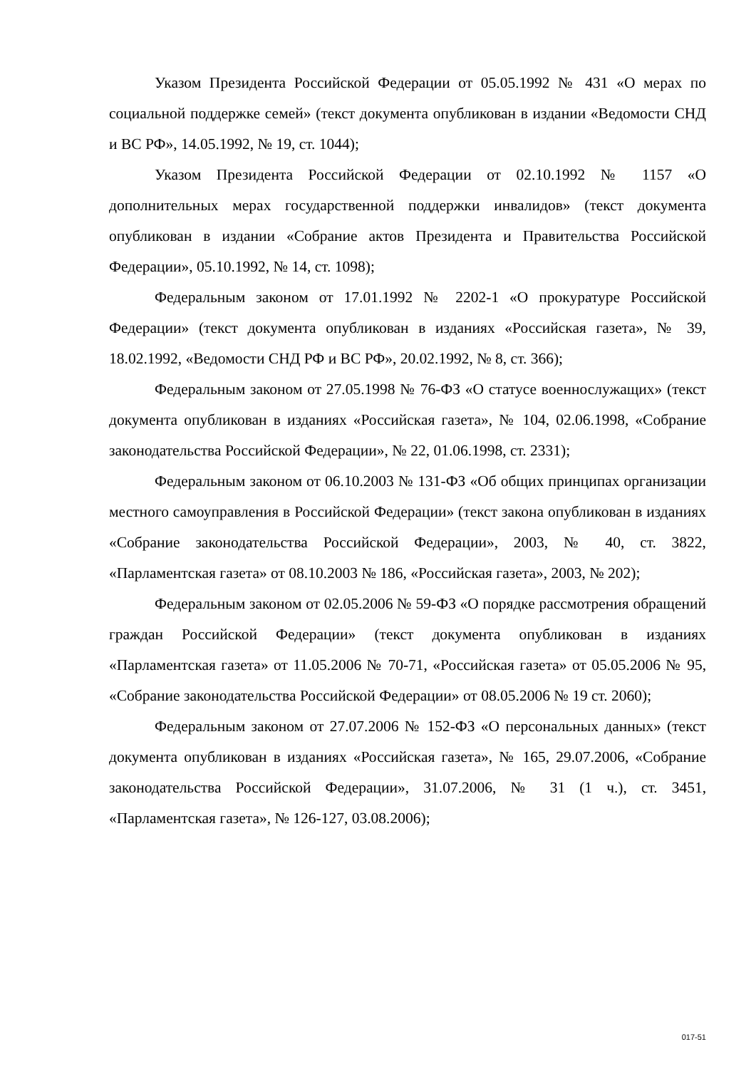Указом Президента Российской Федерации от 05.05.1992 № 431 «О мерах по социальной поддержке семей» (текст документа опубликован в издании «Ведомости СНД и ВС РФ», 14.05.1992, № 19, ст. 1044);
Указом Президента Российской Федерации от 02.10.1992 № 1157 «О дополнительных мерах государственной поддержки инвалидов» (текст документа опубликован в издании «Собрание актов Президента и Правительства Российской Федерации», 05.10.1992, № 14, ст. 1098);
Федеральным законом от 17.01.1992 № 2202-1 «О прокуратуре Российской Федерации» (текст документа опубликован в изданиях «Российская газета», № 39, 18.02.1992, «Ведомости СНД РФ и ВС РФ», 20.02.1992, № 8, ст. 366);
Федеральным законом от 27.05.1998 № 76-ФЗ «О статусе военнослужащих» (текст документа опубликован в изданиях «Российская газета», № 104, 02.06.1998, «Собрание законодательства Российской Федерации», № 22, 01.06.1998, ст. 2331);
Федеральным законом от 06.10.2003 № 131-ФЗ «Об общих принципах организации местного самоуправления в Российской Федерации» (текст закона опубликован в изданиях «Собрание законодательства Российской Федерации», 2003, № 40, ст. 3822, «Парламентская газета» от 08.10.2003 № 186, «Российская газета», 2003, № 202);
Федеральным законом от 02.05.2006 № 59-ФЗ «О порядке рассмотрения обращений граждан Российской Федерации» (текст документа опубликован в изданиях «Парламентская газета» от 11.05.2006 № 70-71, «Российская газета» от 05.05.2006 № 95, «Собрание законодательства Российской Федерации» от 08.05.2006 № 19 ст. 2060);
Федеральным законом от 27.07.2006 № 152-ФЗ «О персональных данных» (текст документа опубликован в изданиях «Российская газета», № 165, 29.07.2006, «Собрание законодательства Российской Федерации», 31.07.2006, № 31 (1 ч.), ст. 3451, «Парламентская газета», № 126-127, 03.08.2006);
017-51